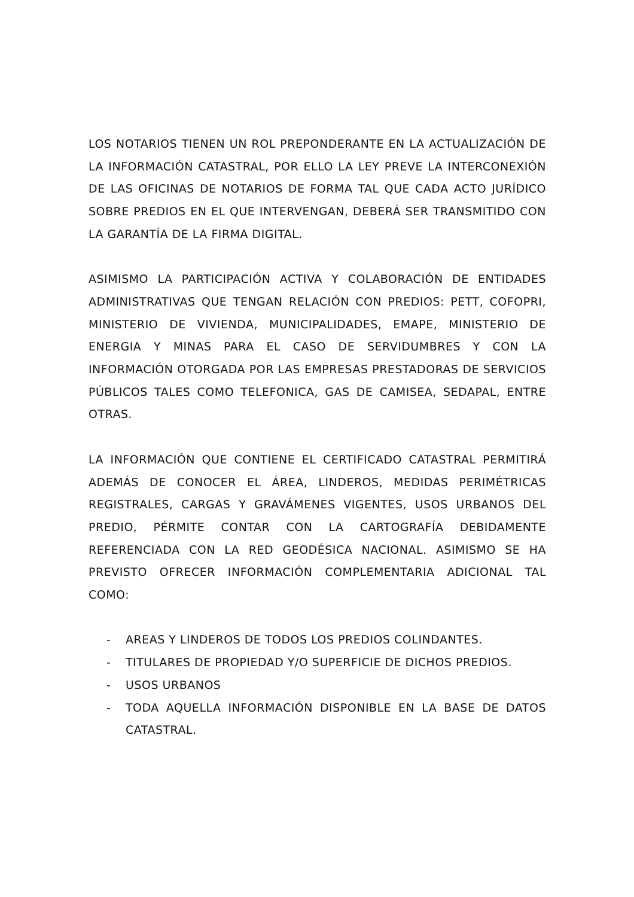LOS NOTARIOS TIENEN UN ROL PREPONDERANTE EN LA ACTUALIZACIÓN DE LA INFORMACIÓN CATASTRAL, POR ELLO LA LEY PREVE LA INTERCONEXIÓN DE LAS OFICINAS DE NOTARIOS DE FORMA TAL QUE CADA ACTO JURÍDICO SOBRE PREDIOS EN EL QUE INTERVENGAN, DEBERÁ SER TRANSMITIDO CON LA GARANTÍA DE LA FIRMA DIGITAL.
ASIMISMO LA PARTICIPACIÓN ACTIVA Y COLABORACIÓN DE ENTIDADES ADMINISTRATIVAS QUE TENGAN RELACIÓN CON PREDIOS: PETT, COFOPRI, MINISTERIO DE VIVIENDA, MUNICIPALIDADES, EMAPE, MINISTERIO DE ENERGIA Y MINAS PARA EL CASO DE SERVIDUMBRES Y CON LA INFORMACIÓN OTORGADA POR LAS EMPRESAS PRESTADORAS DE SERVICIOS PÚBLICOS TALES COMO TELEFONICA, GAS DE CAMISEA, SEDAPAL, ENTRE OTRAS.
LA INFORMACIÓN QUE CONTIENE EL CERTIFICADO CATASTRAL PERMITIRÁ ADEMÁS DE CONOCER EL ÁREA, LINDEROS, MEDIDAS PERIMÉTRICAS REGISTRALES, CARGAS Y GRAVÁMENES VIGENTES, USOS URBANOS DEL PREDIO, PÉRMITE CONTAR CON LA CARTOGRAFÍA DEBIDAMENTE REFERENCIADA CON LA RED GEODÉSICA NACIONAL. ASIMISMO SE HA PREVISTO OFRECER INFORMACIÓN COMPLEMENTARIA ADICIONAL TAL COMO:
- AREAS Y LINDEROS DE TODOS LOS PREDIOS COLINDANTES.
- TITULARES DE PROPIEDAD Y/O SUPERFICIE DE DICHOS PREDIOS.
- USOS URBANOS
- TODA AQUELLA INFORMACIÓN DISPONIBLE EN LA BASE DE DATOS CATASTRAL.